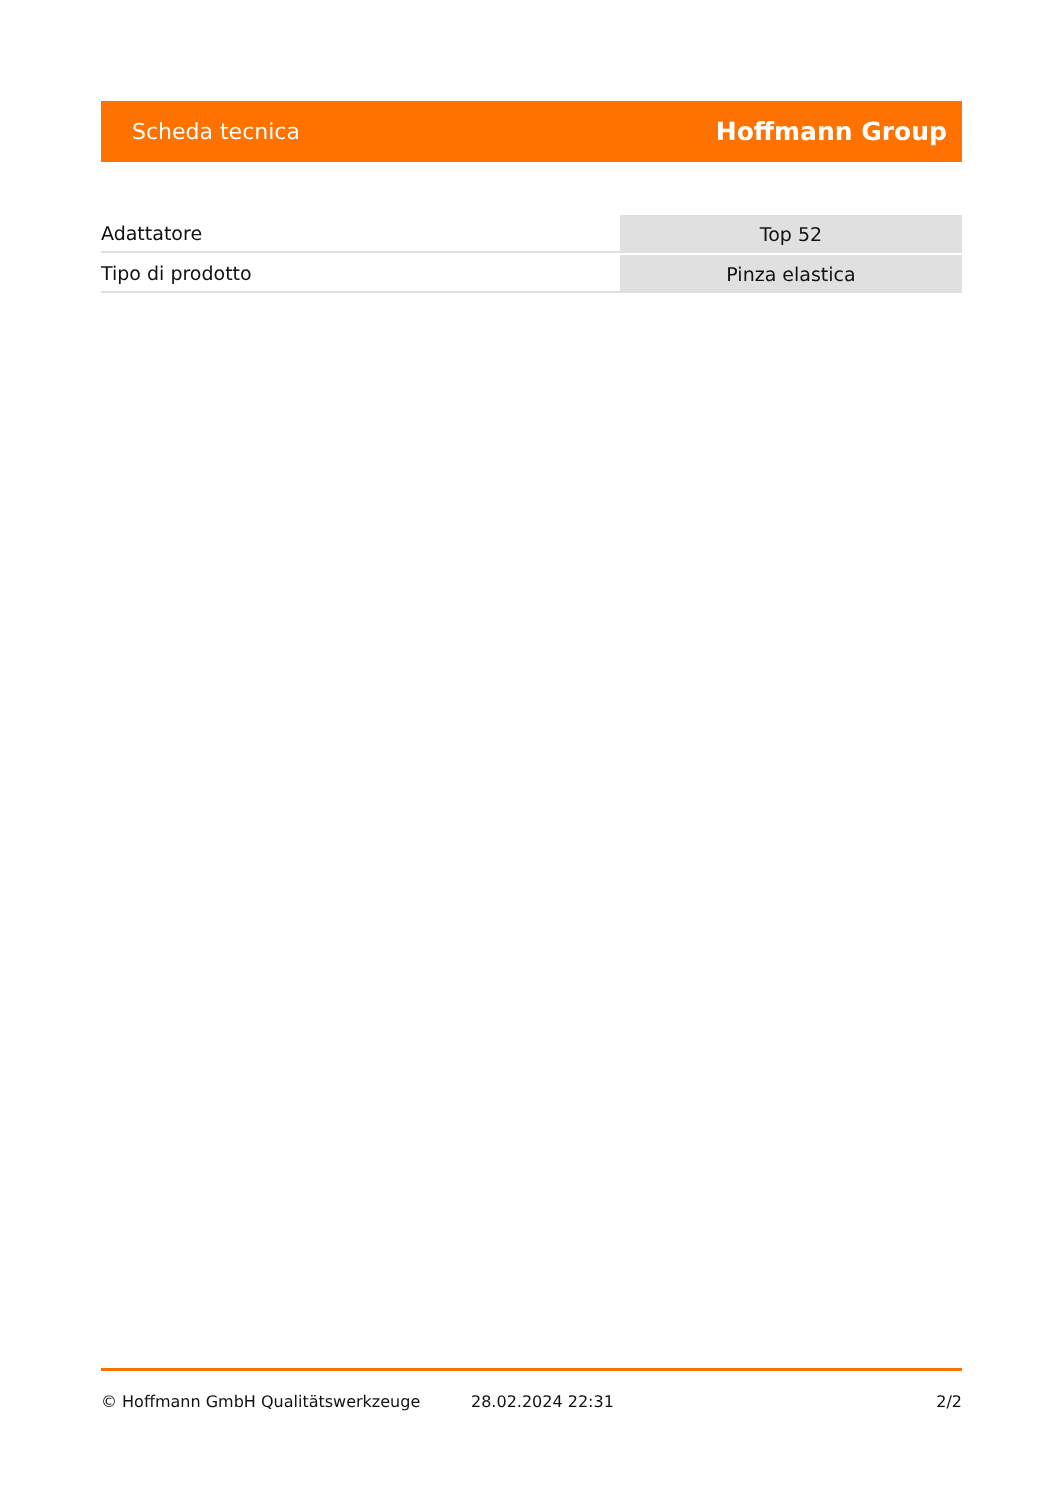Scheda tecnica Hoffmann Group
| Adattatore | Top 52 |
| Tipo di prodotto | Pinza elastica |
© Hoffmann GmbH Qualitätswerkzeuge 28.02.2024 22:31 2/2